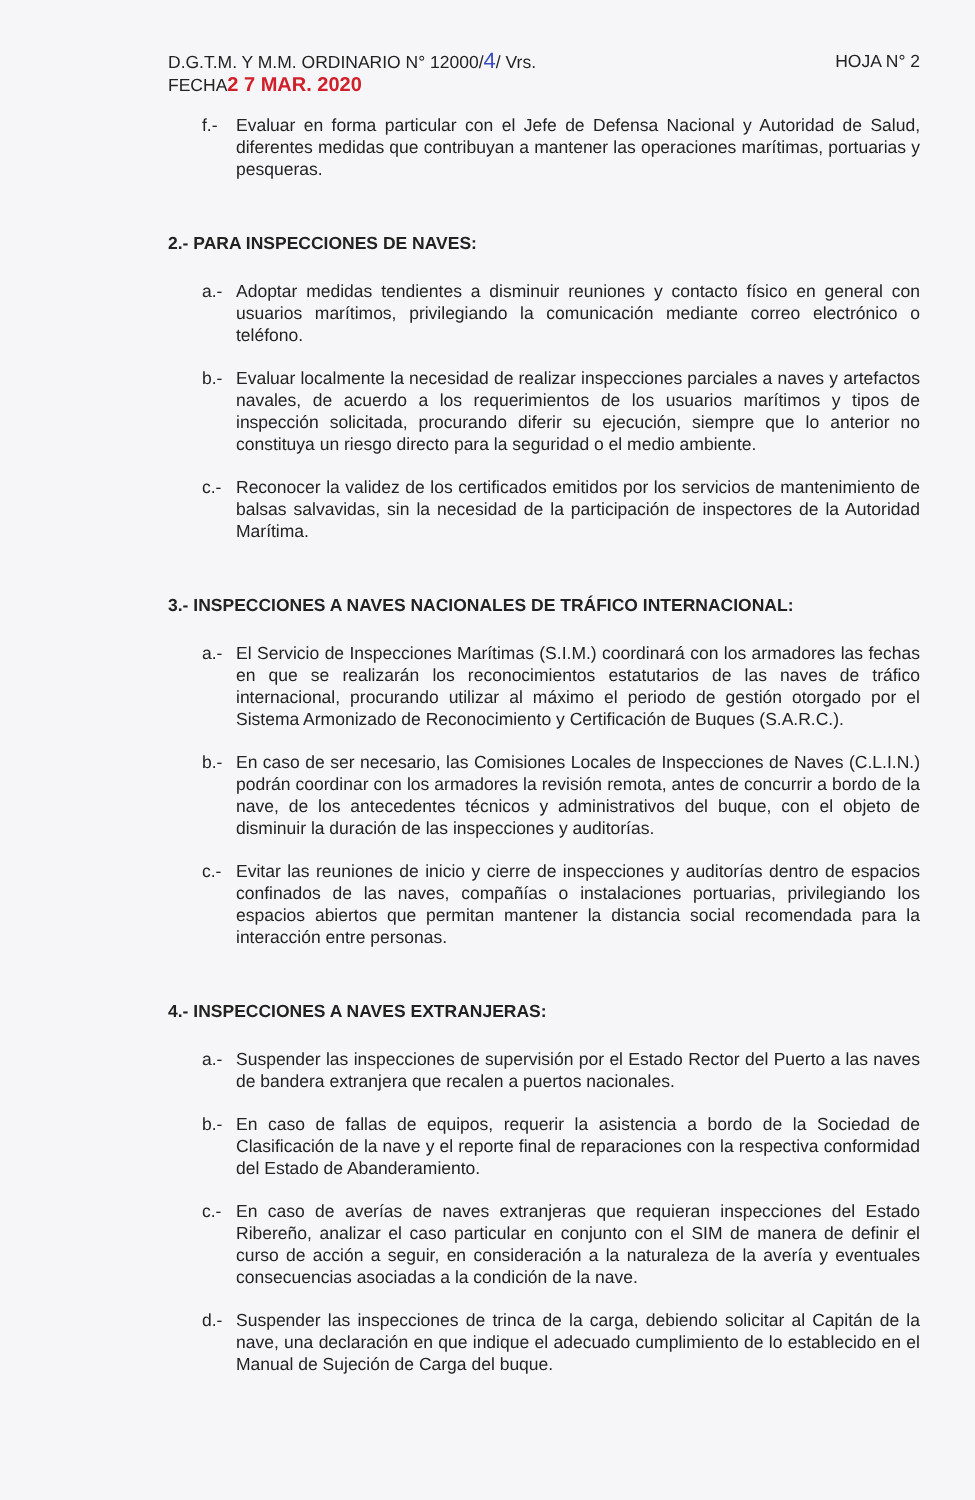D.G.T.M. Y M.M. ORDINARIO N° 12000/4/ Vrs.
FECHA2 7 MAR. 2020
HOJA N° 2
f.- Evaluar en forma particular con el Jefe de Defensa Nacional y Autoridad de Salud, diferentes medidas que contribuyan a mantener las operaciones marítimas, portuarias y pesqueras.
2.- PARA INSPECCIONES DE NAVES:
a.- Adoptar medidas tendientes a disminuir reuniones y contacto físico en general con usuarios marítimos, privilegiando la comunicación mediante correo electrónico o teléfono.
b.- Evaluar localmente la necesidad de realizar inspecciones parciales a naves y artefactos navales, de acuerdo a los requerimientos de los usuarios marítimos y tipos de inspección solicitada, procurando diferir su ejecución, siempre que lo anterior no constituya un riesgo directo para la seguridad o el medio ambiente.
c.- Reconocer la validez de los certificados emitidos por los servicios de mantenimiento de balsas salvavidas, sin la necesidad de la participación de inspectores de la Autoridad Marítima.
3.- INSPECCIONES A NAVES NACIONALES DE TRÁFICO INTERNACIONAL:
a.- El Servicio de Inspecciones Marítimas (S.I.M.) coordinará con los armadores las fechas en que se realizarán los reconocimientos estatutarios de las naves de tráfico internacional, procurando utilizar al máximo el periodo de gestión otorgado por el Sistema Armonizado de Reconocimiento y Certificación de Buques (S.A.R.C.).
b.- En caso de ser necesario, las Comisiones Locales de Inspecciones de Naves (C.L.I.N.) podrán coordinar con los armadores la revisión remota, antes de concurrir a bordo de la nave, de los antecedentes técnicos y administrativos del buque, con el objeto de disminuir la duración de las inspecciones y auditorías.
c.- Evitar las reuniones de inicio y cierre de inspecciones y auditorías dentro de espacios confinados de las naves, compañías o instalaciones portuarias, privilegiando los espacios abiertos que permitan mantener la distancia social recomendada para la interacción entre personas.
4.- INSPECCIONES A NAVES EXTRANJERAS:
a.- Suspender las inspecciones de supervisión por el Estado Rector del Puerto a las naves de bandera extranjera que recalen a puertos nacionales.
b.- En caso de fallas de equipos, requerir la asistencia a bordo de la Sociedad de Clasificación de la nave y el reporte final de reparaciones con la respectiva conformidad del Estado de Abanderamiento.
c.- En caso de averías de naves extranjeras que requieran inspecciones del Estado Ribereño, analizar el caso particular en conjunto con el SIM de manera de definir el curso de acción a seguir, en consideración a la naturaleza de la avería y eventuales consecuencias asociadas a la condición de la nave.
d.- Suspender las inspecciones de trinca de la carga, debiendo solicitar al Capitán de la nave, una declaración en que indique el adecuado cumplimiento de lo establecido en el Manual de Sujeción de Carga del buque.